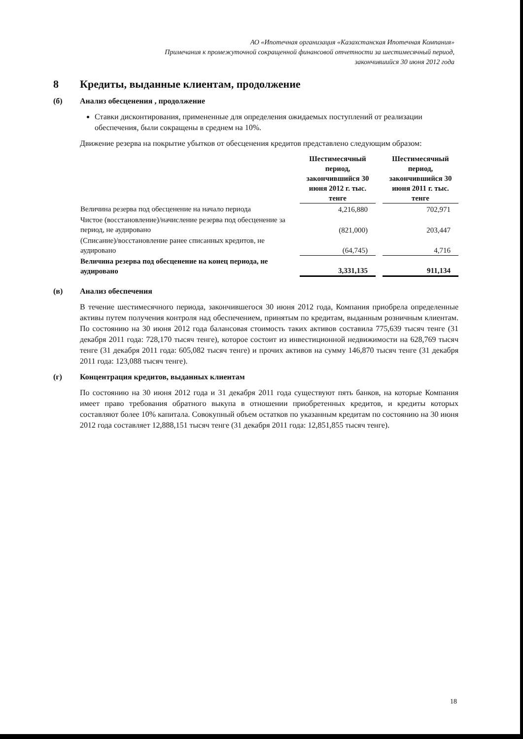АО «Ипотечная организация «Казахстанская Ипотечная Компания»
Примечания к промежуточной сокращенной финансовой отчетности за шестимесячный период,
закончившийся 30 июня 2012 года
8 Кредиты, выданные клиентам, продолжение
(б) Анализ обесценения , продолжение
Ставки дисконтирования, примененные для определения ожидаемых поступлений от реализации обеспечения, были сокращены в среднем на 10%.
Движение резерва на покрытие убытков от обесценения кредитов представлено следующим образом:
| | Шестимесячный период, закончившийся 30 июня 2012 г. тыс. тенге | | Шестимесячный период, закончившийся 30 июня 2011 г. тыс. тенге |
| Величина резерва под обесценение на начало периода | 4,216,880 | | 702,971 |
| Чистое (восстановление)/начисление резерва под обесценение за период, не аудировано | (821,000) | | 203,447 |
| (Списание)/восстановление ранее списанных кредитов, не аудировано | (64,745) | | 4,716 |
| Величина резерва под обесценение на конец периода, не аудировано | 3,331,135 | | 911,134 |
(в) Анализ обеспечения
В течение шестимесячного периода, закончившегося 30 июня 2012 года, Компания приобрела определенные активы путем получения контроля над обеспечением, принятым по кредитам, выданным розничным клиентам. По состоянию на 30 июня 2012 года балансовая стоимость таких активов составила 775,639 тысяч тенге (31 декабря 2011 года: 728,170 тысяч тенге), которое состоит из инвестиционной недвижимости на 628,769 тысяч тенге (31 декабря 2011 года: 605,082 тысяч тенге) и прочих активов на сумму 146,870 тысяч тенге (31 декабря 2011 года: 123,088 тысяч тенге).
(г) Концентрация кредитов, выданных клиентам
По состоянию на 30 июня 2012 года и 31 декабря 2011 года существуют пять банков, на которые Компания имеет право требования обратного выкупа в отношении приобретенных кредитов, и кредиты которых составляют более 10% капитала. Совокупный объем остатков по указанным кредитам по состоянию на 30 июня 2012 года составляет 12,888,151 тысяч тенге (31 декабря 2011 года: 12,851,855 тысяч тенге).
18